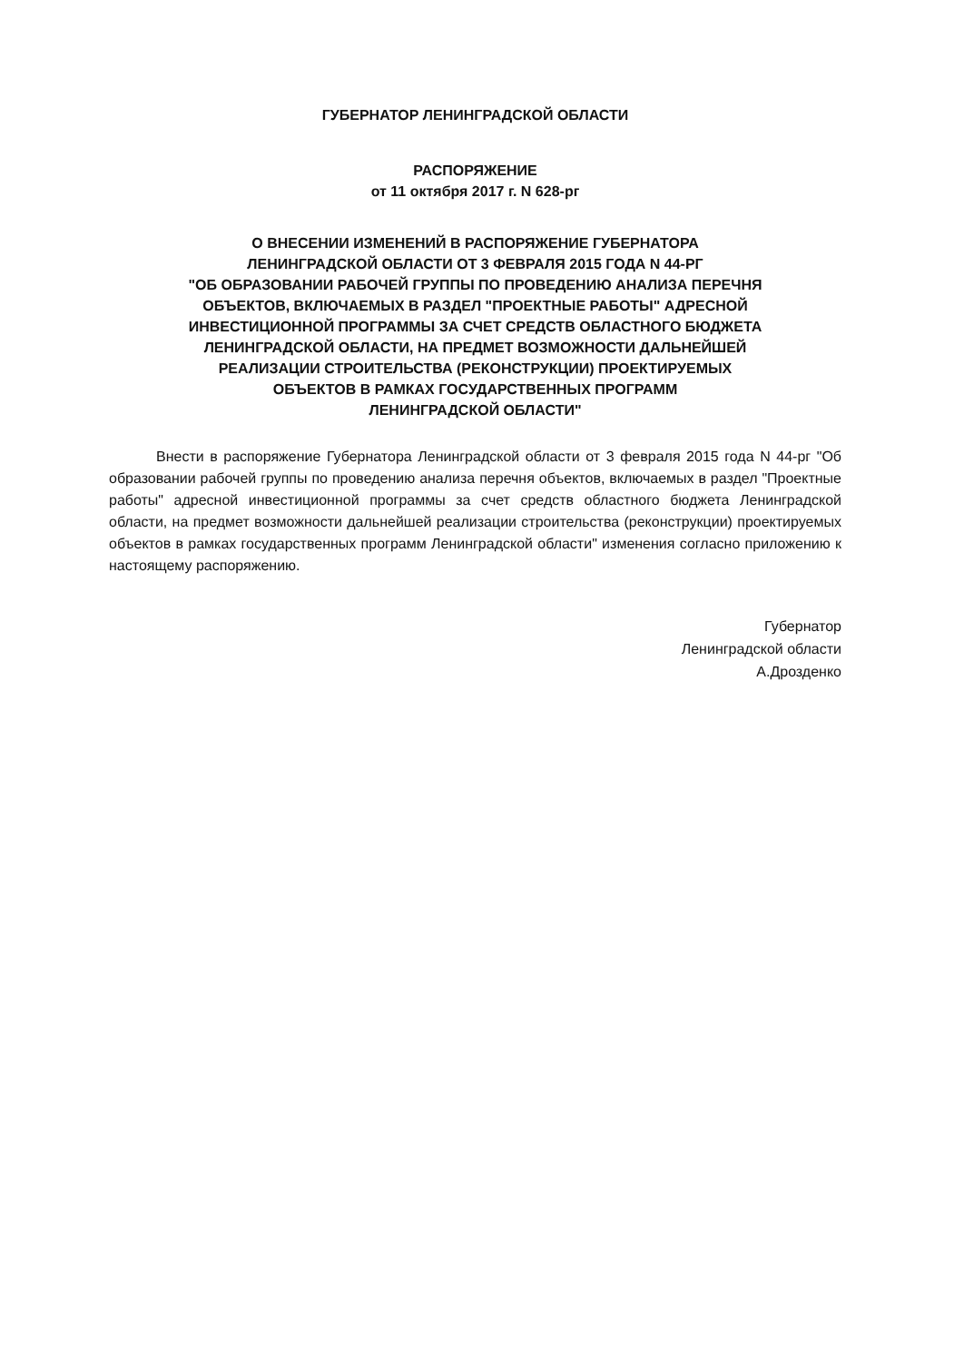ГУБЕРНАТОР ЛЕНИНГРАДСКОЙ ОБЛАСТИ
РАСПОРЯЖЕНИЕ
от 11 октября 2017 г. N 628-рг
О ВНЕСЕНИИ ИЗМЕНЕНИЙ В РАСПОРЯЖЕНИЕ ГУБЕРНАТОРА
ЛЕНИНГРАДСКОЙ ОБЛАСТИ ОТ 3 ФЕВРАЛЯ 2015 ГОДА N 44-РГ
"ОБ ОБРАЗОВАНИИ РАБОЧЕЙ ГРУППЫ ПО ПРОВЕДЕНИЮ АНАЛИЗА ПЕРЕЧНЯ
ОБЪЕКТОВ, ВКЛЮЧАЕМЫХ В РАЗДЕЛ "ПРОЕКТНЫЕ РАБОТЫ" АДРЕСНОЙ
ИНВЕСТИЦИОННОЙ ПРОГРАММЫ ЗА СЧЕТ СРЕДСТВ ОБЛАСТНОГО БЮДЖЕТА
ЛЕНИНГРАДСКОЙ ОБЛАСТИ, НА ПРЕДМЕТ ВОЗМОЖНОСТИ ДАЛЬНЕЙШЕЙ
РЕАЛИЗАЦИИ СТРОИТЕЛЬСТВА (РЕКОНСТРУКЦИИ) ПРОЕКТИРУЕМЫХ
ОБЪЕКТОВ В РАМКАХ ГОСУДАРСТВЕННЫХ ПРОГРАММ
ЛЕНИНГРАДСКОЙ ОБЛАСТИ"
Внести в распоряжение Губернатора Ленинградской области от 3 февраля 2015 года N 44-рг "Об образовании рабочей группы по проведению анализа перечня объектов, включаемых в раздел "Проектные работы" адресной инвестиционной программы за счет средств областного бюджета Ленинградской области, на предмет возможности дальнейшей реализации строительства (реконструкции) проектируемых объектов в рамках государственных программ Ленинградской области" изменения согласно приложению к настоящему распоряжению.
Губернатор
Ленинградской области
А.Дрозденко